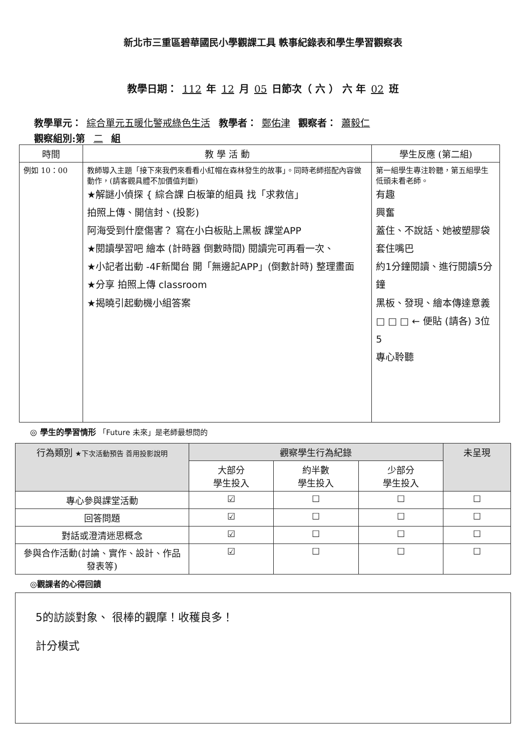新北市三重區碧華國民小學觀課工具 軼事紀錄表和學生學習觀察表
教學日期： 112 年 12 月 05 日節次（ 六 ） 六 年 02 班
教學單元： 綜合單元五暖化警戒綠色生活 教學者： 鄭佑津 觀察者： 蕭毅仁
觀察組別:第 二 組
| 時間 | 教 學 活 動 | 學生反應 (第二組) |
| --- | --- | --- |
| 例如 10：00 | 教師導入主題「接下來我們來看看小紅帽在森林發生的故事」。同時老師搭配內容做動作，(請客觀具體不加價值判斷) ★解謎小偵探 { 綜合課 白板筆的組員 找「求救信」 拍照上傳、開信封、(投影) 阿海受到什麼傷害？ 寫在小白板貼上黑板 課堂APP ★閱讀學習吧 繪本 (計時器 倒數時間) 閱讀完可再看一次、 ★小記者出動 -4F新聞台 開「無邊記APP」(倒數計時) 整理畫面 ★分享 拍照上傳 classroom ★揭曉引起動機小組答案 | 第一組學生專注聆聽，第五組學生低頭未看老師。 有趣 興奮 蓋住、不說話、她被塑膠袋套住嘴巴 約1分鐘閱讀、進行閱讀5分鐘 黑板、發現、繪本傳達意義 □ □ □ ← 便貼 (請各) 3位 5 專心聆聽 |
◎ 學生的學習情形 「Future 未來」是老師最想問的
| 行為類別 ★下次活動預告 善用投影說明 | 觀察學生行為紀錄 | | | 未呈現 |
| | 大部分 學生投入 | 約半數 學生投入 | 少部分 學生投入 | |
| 專心參與課堂活動 | ☑ | ☐ | ☐ | ☐ |
| 回答問題 | ☑ | ☐ | ☐ | ☐ |
| 對話或澄清迷思概念 | ☑ | ☐ | ☐ | ☐ |
| 參與合作活動(討論、實作、設計、作品發表等) | ☑ | ☐ | ☐ | ☐ |
◎觀課者的心得回饋
5的訪談對象、 很棒的觀摩！收穫良多！
計分模式